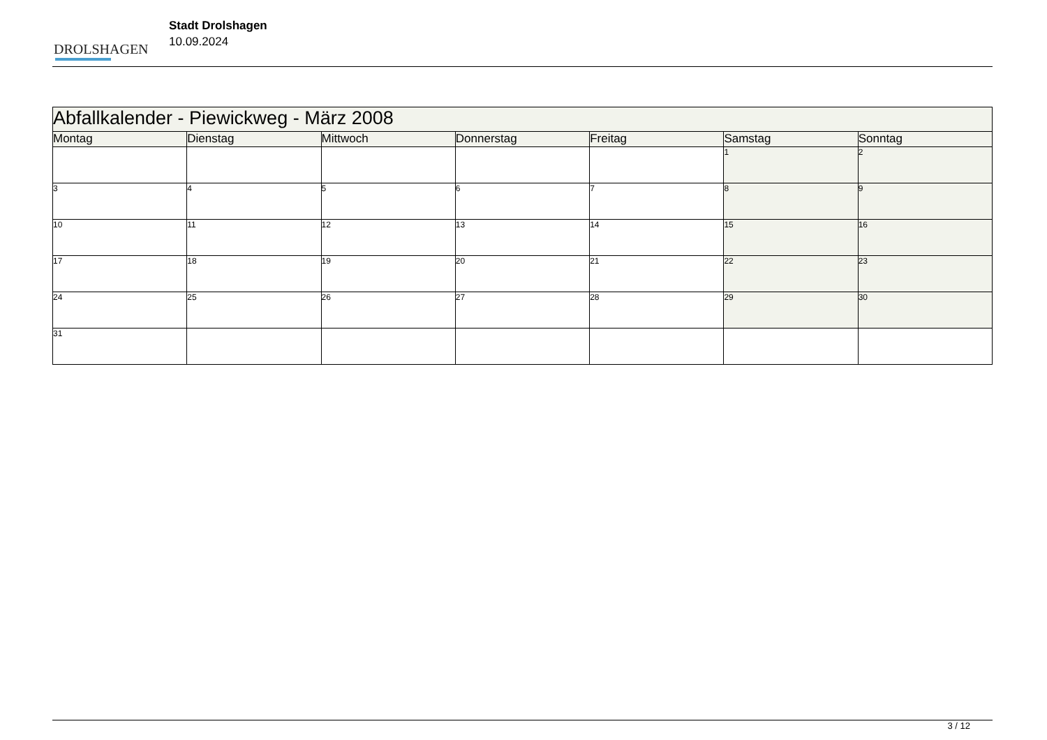DROLSHAGEN
Stadt Drolshagen
10.09.2024
| Abfallkalender - Piewickweg - März 2008 | | | | | | |
| --- | --- | --- | --- | --- | --- | --- |
| Montag | Dienstag | Mittwoch | Donnerstag | Freitag | Samstag | Sonntag |
| | | | | | 1 | 2 |
| 3 | 4 | 5 | 6 | 7 | 8 | 9 |
| 10 | 11 | 12 | 13 | 14 | 15 | 16 |
| 17 | 18 | 19 | 20 | 21 | 22 | 23 |
| 24 | 25 | 26 | 27 | 28 | 29 | 30 |
| 31 | | | | | | |
3 / 12